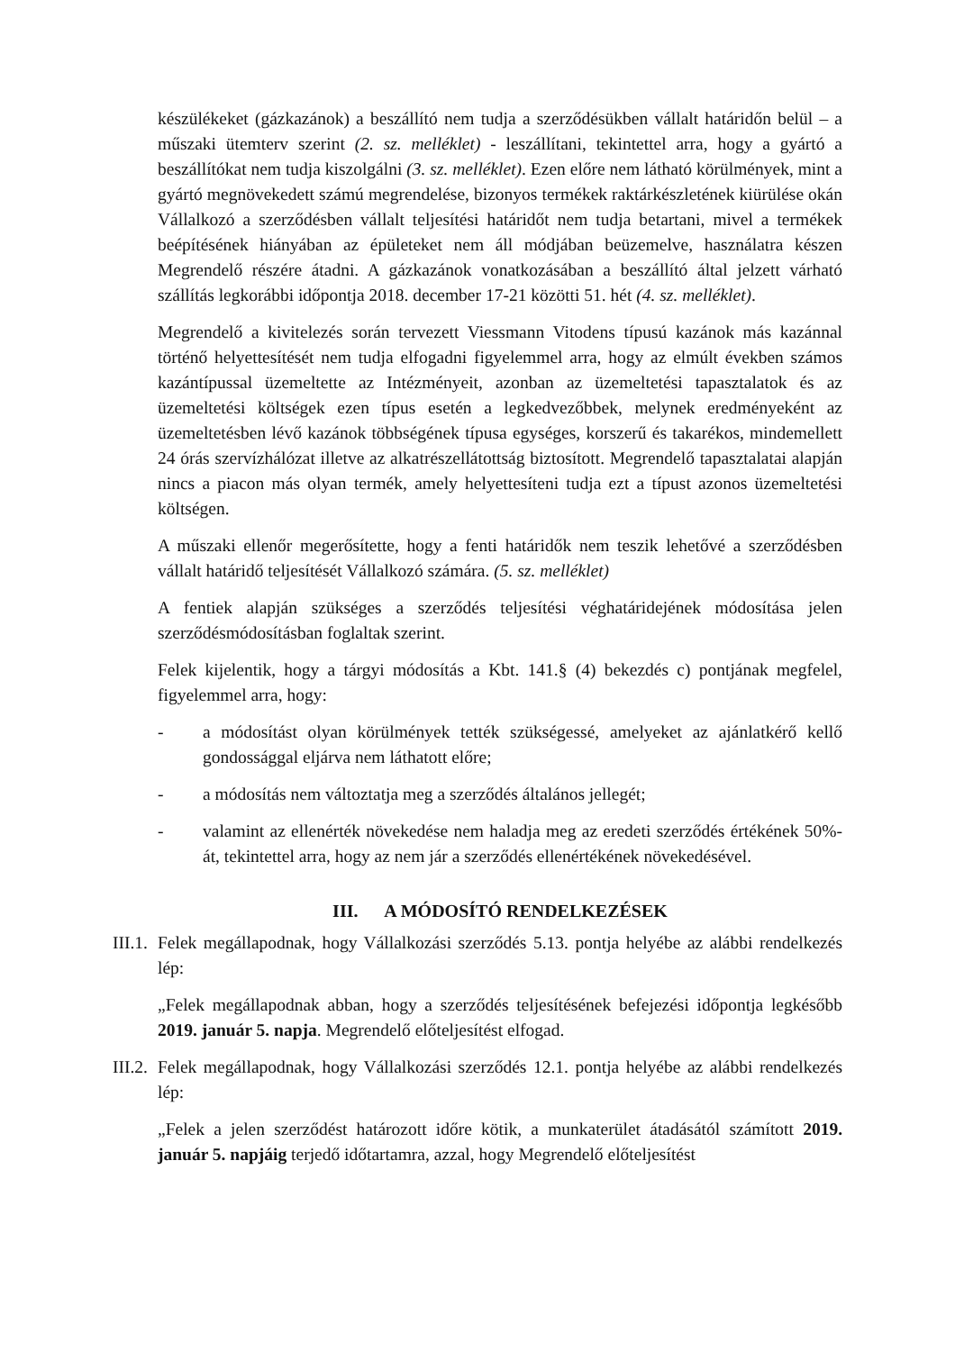készülékeket (gázkazánok) a beszállító nem tudja a szerződésükben vállalt határidőn belül – a műszaki ütemterv szerint (2. sz. melléklet) - leszállítani, tekintettel arra, hogy a gyártó a beszállítókat nem tudja kiszolgálni (3. sz. melléklet). Ezen előre nem látható körülmények, mint a gyártó megnövekedett számú megrendelése, bizonyos termékek raktárkészletének kiürülése okán Vállalkozó a szerződésben vállalt teljesítési határidőt nem tudja betartani, mivel a termékek beépítésének hiányában az épületeket nem áll módjában beüzemelve, használatra készen Megrendelő részére átadni. A gázkazánok vonatkozásában a beszállító által jelzett várható szállítás legkorábbi időpontja 2018. december 17-21 közötti 51. hét (4. sz. melléklet).
Megrendelő a kivitelezés során tervezett Viessmann Vitodens típusú kazánok más kazánnal történő helyettesítését nem tudja elfogadni figyelemmel arra, hogy az elmúlt években számos kazántípussal üzemeltette az Intézményeit, azonban az üzemeltetési tapasztalatok és az üzemeltetési költségek ezen típus esetén a legkedvezőbbek, melynek eredményeként az üzemeltetésben lévő kazánok többségének típusa egységes, korszerű és takarékos, mindemellett 24 órás szervízhálózat illetve az alkatrészellátottság biztosított. Megrendelő tapasztalatai alapján nincs a piacon más olyan termék, amely helyettesíteni tudja ezt a típust azonos üzemeltetési költségen.
A műszaki ellenőr megerősítette, hogy a fenti határidők nem teszik lehetővé a szerződésben vállalt határidő teljesítését Vállalkozó számára. (5. sz. melléklet)
A fentiek alapján szükséges a szerződés teljesítési véghatáridejének módosítása jelen szerződésmódosításban foglaltak szerint.
Felek kijelentik, hogy a tárgyi módosítás a Kbt. 141.§ (4) bekezdés c) pontjának megfelel, figyelemmel arra, hogy:
- a módosítást olyan körülmények tették szükségessé, amelyeket az ajánlatkérő kellő gondossággal eljárva nem láthatott előre;
- a módosítás nem változtatja meg a szerződés általános jellegét;
- valamint az ellenérték növekedése nem haladja meg az eredeti szerződés értékének 50%-át, tekintettel arra, hogy az nem jár a szerződés ellenértékének növekedésével.
III. A MÓDOSÍTÓ RENDELKEZÉSEK
III.1. Felek megállapodnak, hogy Vállalkozási szerződés 5.13. pontja helyébe az alábbi rendelkezés lép:
„Felek megállapodnak abban, hogy a szerződés teljesítésének befejezési időpontja legkésőbb 2019. január 5. napja. Megrendelő előteljesítést elfogad.
III.2. Felek megállapodnak, hogy Vállalkozási szerződés 12.1. pontja helyébe az alábbi rendelkezés lép:
„Felek a jelen szerződést határozott időre kötik, a munkaterület átadásától számított 2019. január 5. napjáig terjedő időtartamra, azzal, hogy Megrendelő előteljesítést